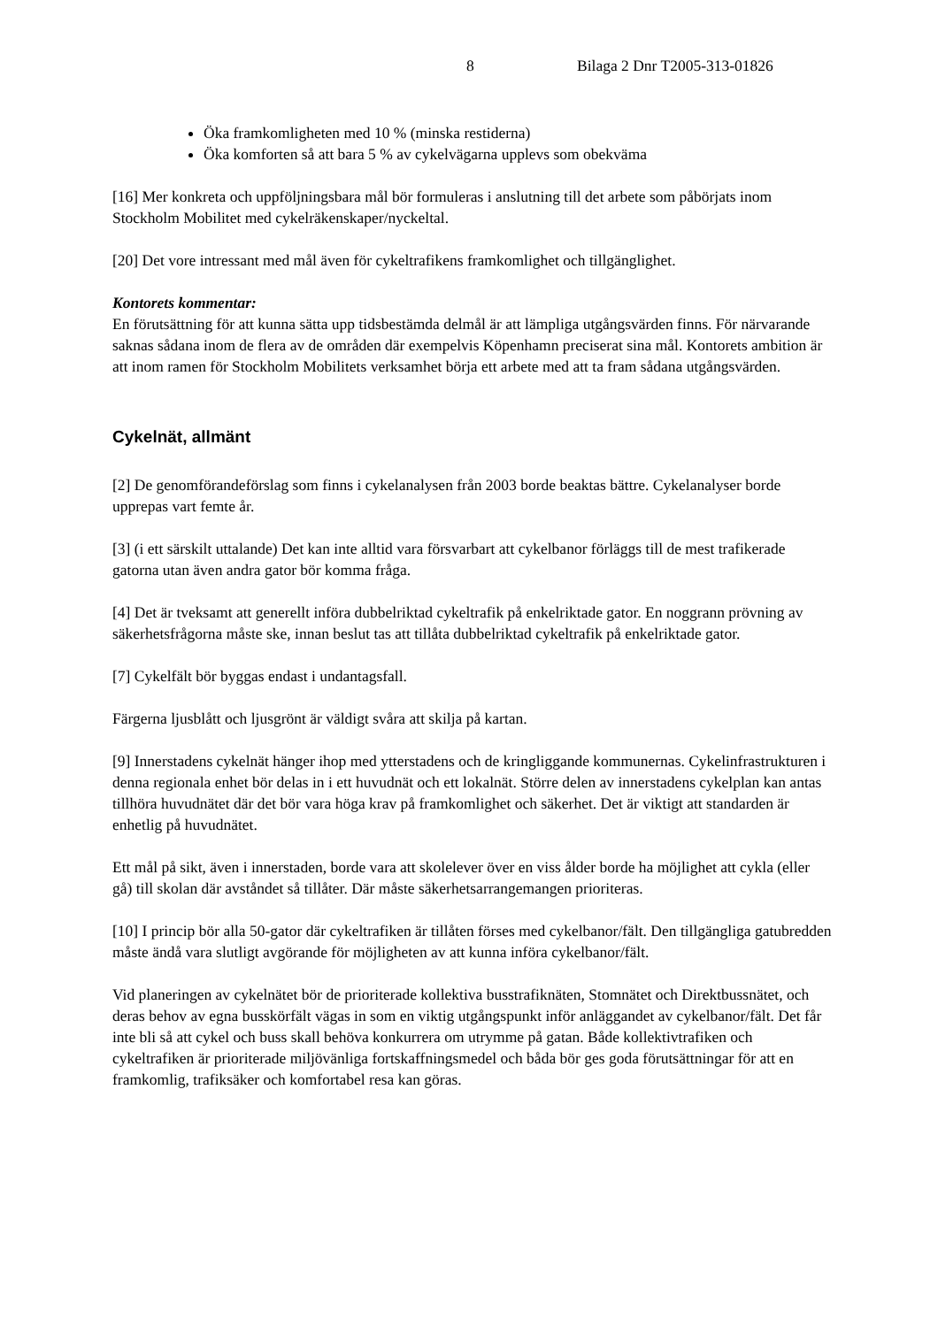8 Bilaga 2 Dnr T2005-313-01826
Öka framkomligheten med 10 % (minska restiderna)
Öka komforten så att bara 5 % av cykelvägarna upplevs som obekväma
[16] Mer konkreta och uppföljningsbara mål bör formuleras i anslutning till det arbete som påbörjats inom Stockholm Mobilitet med cykelräkenskaper/nyckeltal.
[20] Det vore intressant med mål även för cykeltrafikens framkomlighet och tillgänglighet.
Kontorets kommentar:
En förutsättning för att kunna sätta upp tidsbestämda delmål är att lämpliga utgångsvärden finns. För närvarande saknas sådana inom de flera av de områden där exempelvis Köpenhamn preciserat sina mål. Kontorets ambition är att inom ramen för Stockholm Mobilitets verksamhet börja ett arbete med att ta fram sådana utgångsvärden.
Cykelnät, allmänt
[2] De genomförandeförslag som finns i cykelanalysen från 2003 borde beaktas bättre. Cykelanalyser borde upprepas vart femte år.
[3] (i ett särskilt uttalande) Det kan inte alltid vara försvarbart att cykelbanor förläggs till de mest trafikerade gatorna utan även andra gator bör komma fråga.
[4] Det är tveksamt att generellt införa dubbelriktad cykeltrafik på enkelriktade gator. En noggrann prövning av säkerhetsfrågorna måste ske, innan beslut tas att tillåta dubbelriktad cykeltrafik på enkelriktade gator.
[7] Cykelfält bör byggas endast i undantagsfall.
Färgerna ljusblått och ljusgrönt är väldigt svåra att skilja på kartan.
[9] Innerstadens cykelnät hänger ihop med ytterstadens och de kringliggande kommunernas. Cykelinfrastrukturen i denna regionala enhet bör delas in i ett huvudnät och ett lokalnät. Större delen av innerstadens cykelplan kan antas tillhöra huvudnätet där det bör vara höga krav på framkomlighet och säkerhet. Det är viktigt att standarden är enhetlig på huvudnätet.
Ett mål på sikt, även i innerstaden, borde vara att skolelever över en viss ålder borde ha möjlighet att cykla (eller gå) till skolan där avståndet så tillåter. Där måste säkerhetsarrangemangen prioriteras.
[10] I princip bör alla 50-gator där cykeltrafiken är tillåten förses med cykelbanor/fält. Den tillgängliga gatubredden måste ändå vara slutligt avgörande för möjligheten av att kunna införa cykelbanor/fält.
Vid planeringen av cykelnätet bör de prioriterade kollektiva busstrafiknäten, Stomnätet och Direktbussnätet, och deras behov av egna busskörfält vägas in som en viktig utgångspunkt inför anläggandet av cykelbanor/fält. Det får inte bli så att cykel och buss skall behöva konkurrera om utrymme på gatan. Både kollektivtrafiken och cykeltrafiken är prioriterade miljövänliga fortskaffningsmedel och båda bör ges goda förutsättningar för att en framkomlig, trafiksäker och komfortabel resa kan göras.